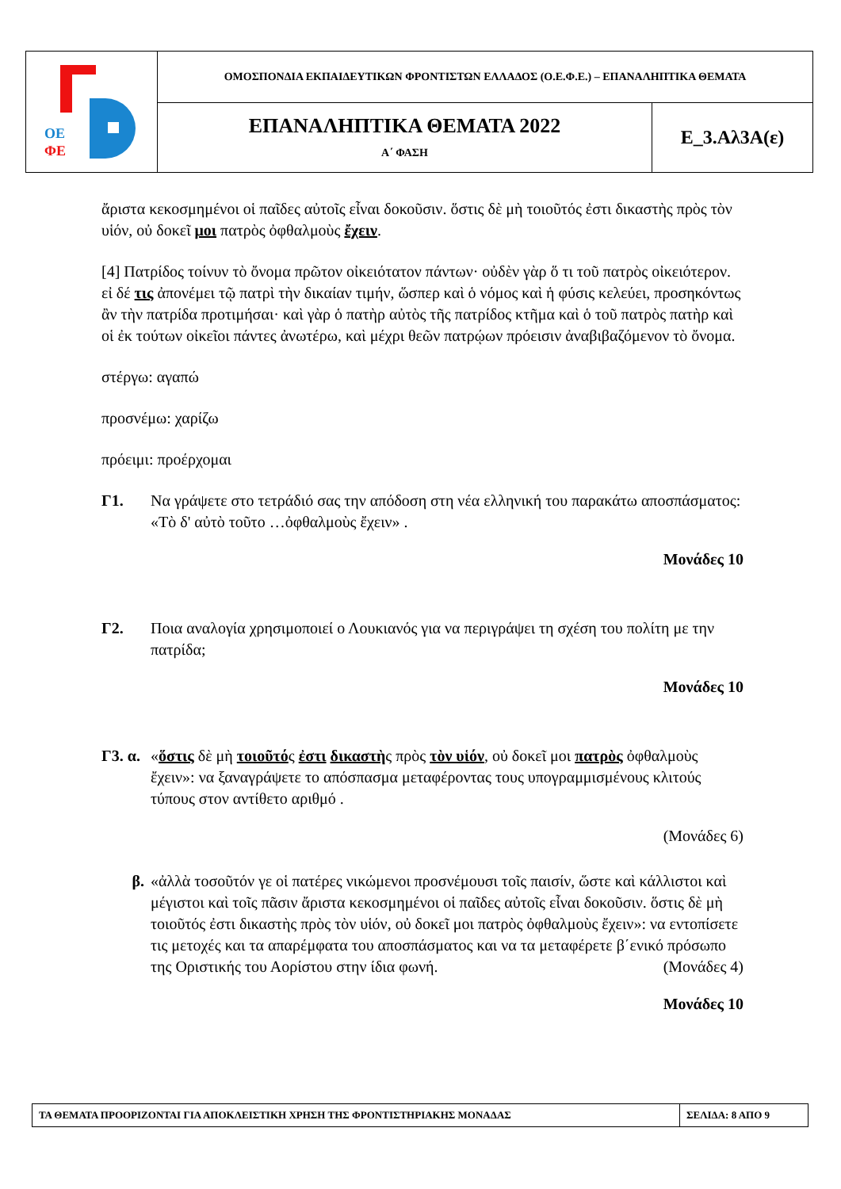| ΟΕ ΦΕ | ΟΜΟΣΠΟΝΔΙΑ ΕΚΠΑΙΔΕΥΤΙΚΩΝ ΦΡΟΝΤΙΣΤΩΝ ΕΛΛΑΔΟΣ (Ο.Ε.Φ.Ε.) – ΕΠΑΝΑΛΗΠΤΙΚΑ ΘΕΜΑΤΑ | |
| | ΕΠΑΝΑΛΗΠΤΙΚΑ ΘΕΜΑΤΑ 2022 Α΄ ΦΑΣΗ | Ε_3.Αλ3Α(ε) |
ἄριστα κεκοσμημένοι οἱ παῖδες αὐτοῖς εἶναι δοκοῦσιν. ὅστις δὲ μὴ τοιοῦτός ἐστι δικαστὴς πρὸς τὸν υἱόν, οὐ δοκεῖ μοι πατρὸς ὀφθαλμοὺς ἔχειν.
[4] Πατρίδος τοίνυν τὸ ὄνομα πρῶτον οἰκειότατον πάντων· οὐδὲν γὰρ ὅ τι τοῦ πατρὸς οἰκειότερον. εἰ δέ τις ἀπονέμει τῷ πατρὶ τὴν δικαίαν τιμήν, ὥσπερ καὶ ὁ νόμος καὶ ἡ φύσις κελεύει, προσηκόντως ἂν τὴν πατρίδα προτιμήσαι· καὶ γὰρ ὁ πατὴρ αὐτὸς τῆς πατρίδος κτῆμα καὶ ὁ τοῦ πατρὸς πατὴρ καὶ οἱ ἐκ τούτων οἰκεῖοι πάντες ἀνωτέρω, καὶ μέχρι θεῶν πατρῴων πρόεισιν ἀναβιβαζόμενον τὸ ὄνομα.
στέργω: αγαπώ
προσνέμω: χαρίζω
πρόειμι: προέρχομαι
Γ1. Να γράψετε στο τετράδιό σας την απόδοση στη νέα ελληνική του παρακάτω αποσπάσματος: «Τὸ δ' αὐτὸ τοῦτο …ὀφθαλμοὺς ἔχειν» .
Μονάδες 10
Γ2. Ποια αναλογία χρησιμοποιεί ο Λουκιανός για να περιγράψει τη σχέση του πολίτη με την πατρίδα;
Μονάδες 10
Γ3. α.
«ὅστις δὲ μὴ τοιοῦτός ἐστι δικαστὴς πρὸς τὸν υἱόν, οὐ δοκεῖ μοι πατρὸς ὀφθαλμοὺς ἔχειν»: να ξαναγράψετε το απόσπασμα μεταφέροντας τους υπογραμμισμένους κλιτούς τύπους στον αντίθετο αριθμό .
(Μονάδες 6)
β. «ἀλλὰ τοσοῦτόν γε οἱ πατέρες νικώμενοι προσνέμουσι τοῖς παισίν, ὥστε καὶ κάλλιστοι καὶ μέγιστοι καὶ τοῖς πᾶσιν ἄριστα κεκοσμημένοι οἱ παῖδες αὐτοῖς εἶναι δοκοῦσιν. ὅστις δὲ μὴ τοιοῦτός ἐστι δικαστὴς πρὸς τὸν υἱόν, οὐ δοκεῖ μοι πατρὸς ὀφθαλμοὺς ἔχειν»: να εντοπίσετε τις μετοχές και τα απαρέμφατα του αποσπάσματος και να τα μεταφέρετε β΄ενικό πρόσωπο της Οριστικής του Αορίστου στην ίδια φωνή. (Μονάδες 4)
Μονάδες 10
| ΤΑ ΘΕΜΑΤΑ ΠΡΟΟΡΙΖΟΝΤΑΙ ΓΙΑ ΑΠΟΚΛΕΙΣΤΙΚΗ ΧΡΗΣΗ ΤΗΣ ΦΡΟΝΤΙΣΤΗΡΙΑΚΗΣ ΜΟΝΑΔΑΣ | ΣΕΛΙΔΑ: 8 ΑΠΟ 9 |